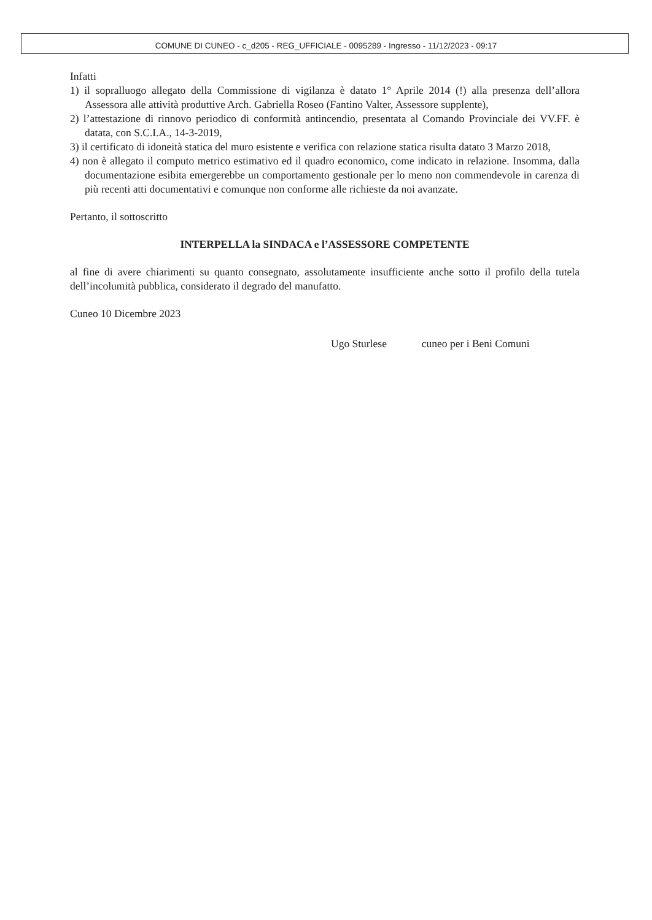COMUNE DI CUNEO - c_d205 - REG_UFFICIALE - 0095289 - Ingresso - 11/12/2023 - 09:17
Infatti
1) il sopralluogo allegato della Commissione di vigilanza è datato 1° Aprile 2014 (!) alla presenza dell’allora Assessora alle attività produttive Arch. Gabriella Roseo (Fantino Valter, Assessore supplente),
2) l’attestazione di rinnovo periodico di conformità antincendio, presentata al Comando Provinciale dei VV.FF. è datata, con S.C.I.A., 14-3-2019,
3) il certificato di idoneità statica del muro esistente e verifica con relazione statica risulta datato 3 Marzo 2018,
4) non è allegato il computo metrico estimativo ed il quadro economico, come indicato in relazione. Insomma, dalla documentazione esibita emergerebbe un comportamento gestionale per lo meno non commendevole in carenza di più recenti atti documentativi e comunque non conforme alle richieste da noi avanzate.
Pertanto, il sottoscritto
INTERPELLA la SINDACA e l’ASSESSORE COMPETENTE
al fine di avere chiarimenti su quanto consegnato, assolutamente insufficiente anche sotto il profilo della tutela dell’incolumità pubblica, considerato il degrado del manufatto.
Cuneo 10 Dicembre 2023
Ugo Sturlese cuneo per i Beni Comuni